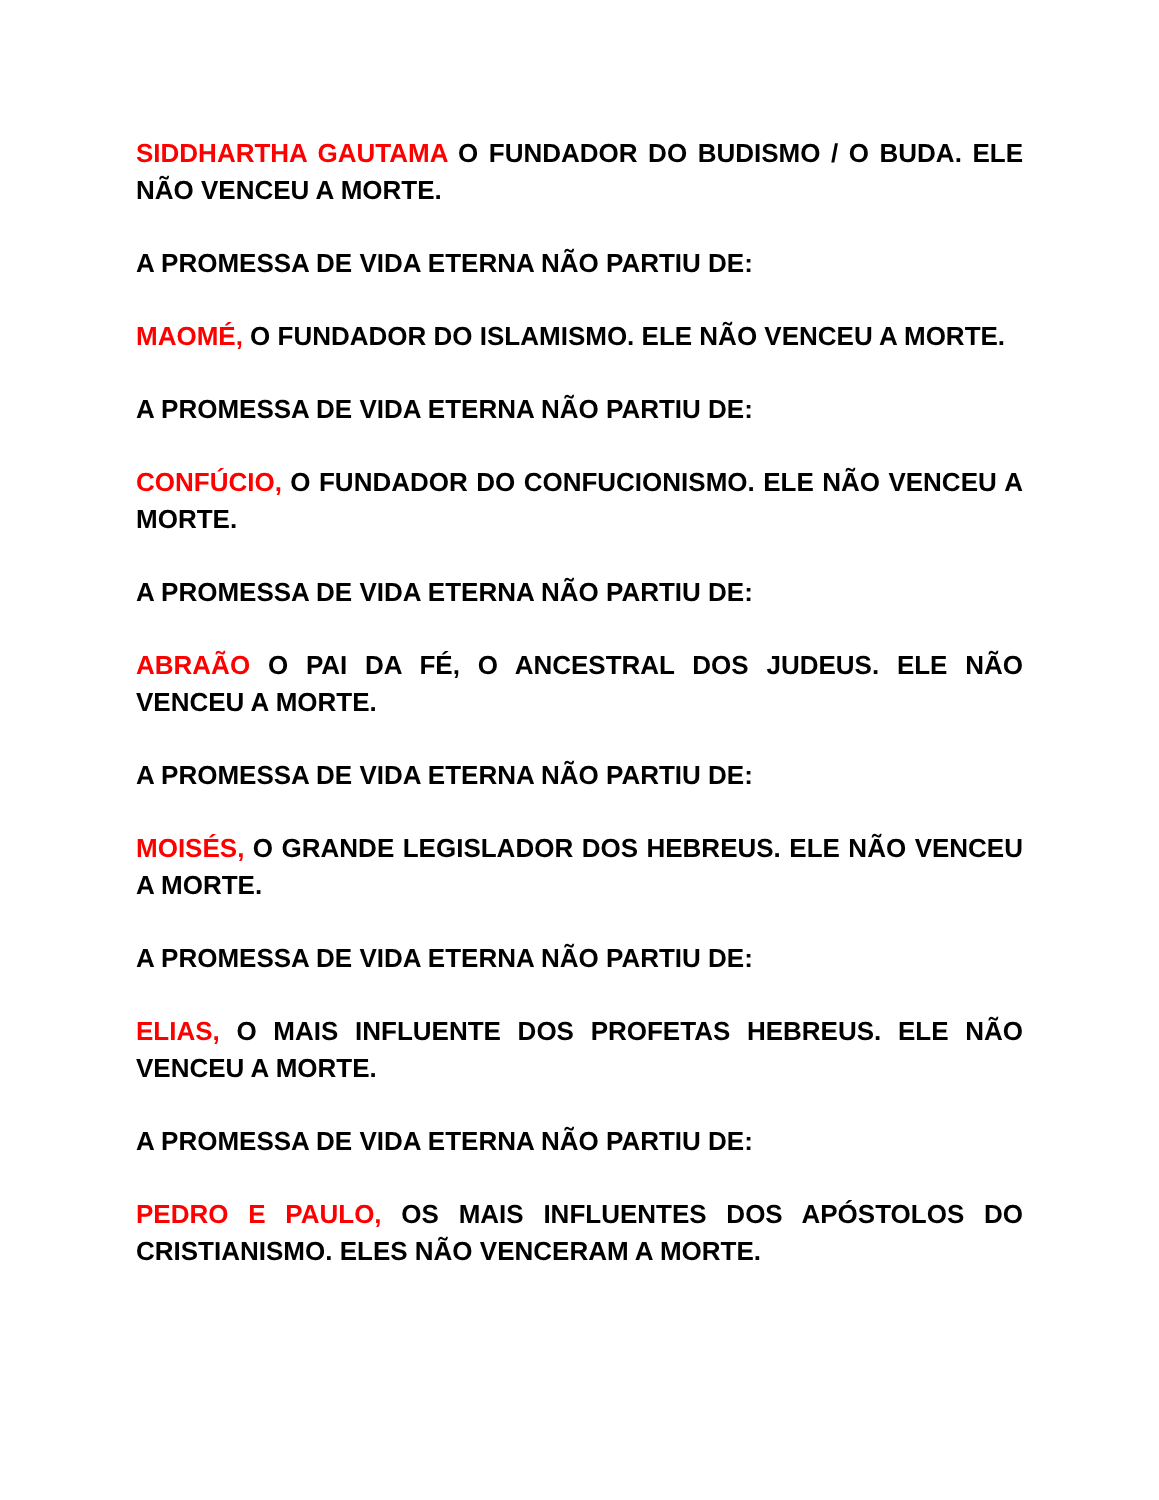SIDDHARTHA GAUTAMA O FUNDADOR DO BUDISMO / O BUDA. ELE NÃO VENCEU A MORTE.
A PROMESSA DE VIDA ETERNA NÃO PARTIU DE:
MAOMÉ, O FUNDADOR DO ISLAMISMO. ELE NÃO VENCEU A MORTE.
A PROMESSA DE VIDA ETERNA NÃO PARTIU DE:
CONFÚCIO, O FUNDADOR DO CONFUCIONISMO. ELE NÃO VENCEU A MORTE.
A PROMESSA DE VIDA ETERNA NÃO PARTIU DE:
ABRAÃO O PAI DA FÉ, O ANCESTRAL DOS JUDEUS. ELE NÃO VENCEU A MORTE.
A PROMESSA DE VIDA ETERNA NÃO PARTIU DE:
MOISÉS, O GRANDE LEGISLADOR DOS HEBREUS. ELE NÃO VENCEU A MORTE.
A PROMESSA DE VIDA ETERNA NÃO PARTIU DE:
ELIAS, O MAIS INFLUENTE DOS PROFETAS HEBREUS. ELE NÃO VENCEU A MORTE.
A PROMESSA DE VIDA ETERNA NÃO PARTIU DE:
PEDRO E PAULO, OS MAIS INFLUENTES DOS APÓSTOLOS DO CRISTIANISMO. ELES NÃO VENCERAM A MORTE.